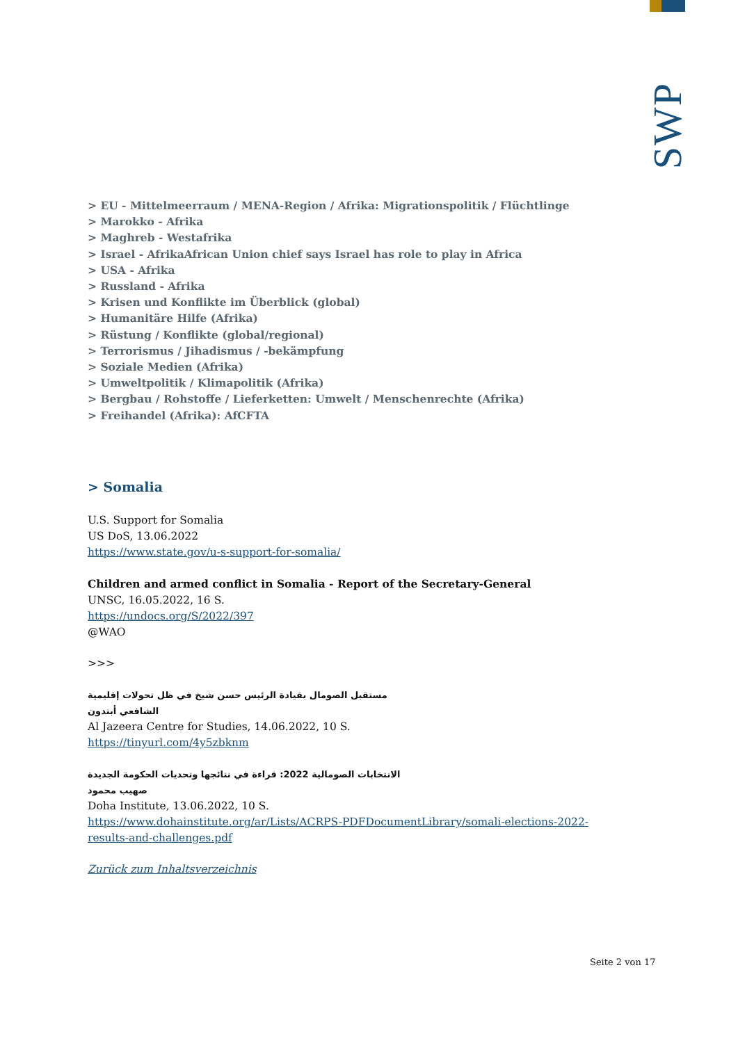SWP
> EU - Mittelmeerraum / MENA-Region / Afrika: Migrationspolitik / Flüchtlinge
> Marokko - Afrika
> Maghreb - Westafrika
> Israel - AfrikaAfrican Union chief says Israel has role to play in Africa
> USA - Afrika
> Russland - Afrika
> Krisen und Konflikte im Überblick (global)
> Humanitäre Hilfe (Afrika)
> Rüstung / Konflikte (global/regional)
> Terrorismus / Jihadismus / -bekämpfung
> Soziale Medien (Afrika)
> Umweltpolitik / Klimapolitik (Afrika)
> Bergbau / Rohstoffe / Lieferketten: Umwelt / Menschenrechte (Afrika)
> Freihandel (Afrika): AfCFTA
> Somalia
U.S. Support for Somalia
US DoS, 13.06.2022
https://www.state.gov/u-s-support-for-somalia/
Children and armed conflict in Somalia - Report of the Secretary-General
UNSC, 16.05.2022, 16 S.
https://undocs.org/S/2022/397
@WAO
>>>
مستقبل الصومال بقيادة الرئيس حسن شيخ في ظل تحولات إقليمية
الشافعي أبتدون
Al Jazeera Centre for Studies, 14.06.2022, 10 S.
https://tinyurl.com/4y5zbknm
الانتخابات الصومالية 2022: قراءة في نتائجها وتحديات الحكومة الجديدة
صهيب محمود
Doha Institute, 13.06.2022, 10 S.
https://www.dohainstitute.org/ar/Lists/ACRPS-PDFDocumentLibrary/somali-elections-2022-results-and-challenges.pdf
Zurück zum Inhaltsverzeichnis
Seite 2 von 17